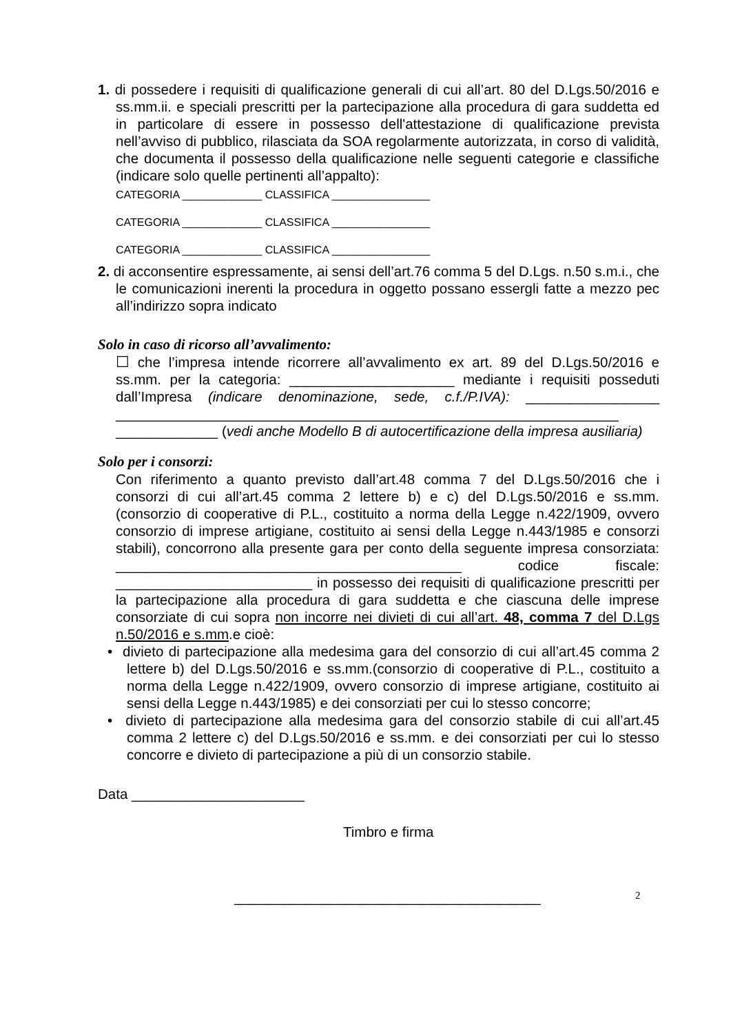1. di possedere i requisiti di qualificazione generali di cui all’art. 80 del D.Lgs.50/2016 e ss.mm.ii. e speciali prescritti per la partecipazione alla procedura di gara suddetta ed in particolare di essere in possesso dell'attestazione di qualificazione prevista nell’avviso di pubblico, rilasciata da SOA regolarmente autorizzata, in corso di validità, che documenta il possesso della qualificazione nelle seguenti categorie e classifiche (indicare solo quelle pertinenti all’appalto):
CATEGORIA _____________ CLASSIFICA ________________
CATEGORIA _____________ CLASSIFICA ________________
CATEGORIA _____________ CLASSIFICA ________________
2. di acconsentire espressamente, ai sensi dell’art.76 comma 5 del D.Lgs. n.50 s.m.i., che le comunicazioni inerenti la procedura in oggetto possano essergli fatte a mezzo pec all’indirizzo sopra indicato
Solo in caso di ricorso all’avvalimento:
☐ che l’impresa intende ricorrere all’avvalimento ex art. 89 del D.Lgs.50/2016 e ss.mm. per la categoria: _____________________ mediante i requisiti posseduti dall’Impresa (indicare denominazione, sede, c.f./P.IVA): _________________ ________________________________________________________________ _____________ (vedi anche Modello B di autocertificazione della impresa ausiliaria)
Solo per i consorzi:
Con riferimento a quanto previsto dall’art.48 comma 7 del D.Lgs.50/2016 che i consorzi di cui all’art.45 comma 2 lettere b) e c) del D.Lgs.50/2016 e ss.mm. (consorzio di cooperative di P.L., costituito a norma della Legge n.422/1909, ovvero consorzio di imprese artigiane, costituito ai sensi della Legge n.443/1985 e consorzi stabili), concorrono alla presente gara per conto della seguente impresa consorziata: ____________________________________________ codice fiscale: _________________________ in possesso dei requisiti di qualificazione prescritti per la partecipazione alla procedura di gara suddetta e che ciascuna delle imprese consorziate di cui sopra non incorre nei divieti di cui all’art. 48, comma 7 del D.Lgs n.50/2016 e s.mm.e cioè:
• divieto di partecipazione alla medesima gara del consorzio di cui all’art.45 comma 2 lettere b) del D.Lgs.50/2016 e ss.mm.(consorzio di cooperative di P.L., costituito a norma della Legge n.422/1909, ovvero consorzio di imprese artigiane, costituito ai sensi della Legge n.443/1985) e dei consorziati per cui lo stesso concorre;
• divieto di partecipazione alla medesima gara del consorzio stabile di cui all’art.45 comma 2 lettere c) del D.Lgs.50/2016 e ss.mm. e dei consorziati per cui lo stesso concorre e divieto di partecipazione a più di un consorzio stabile.
Data ______________________
Timbro e firma
_______________________________________
2